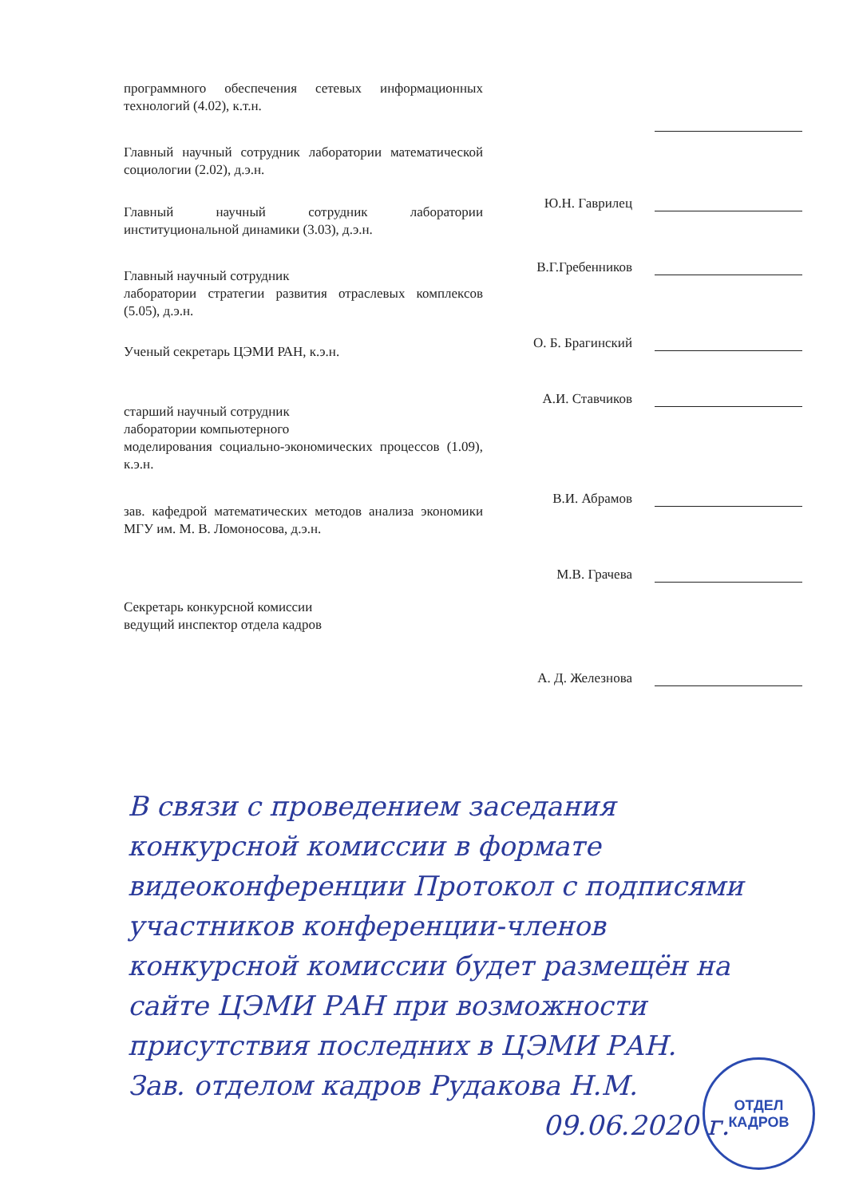программного обеспечения сетевых информационных технологий (4.02), к.т.н.
Главный научный сотрудник лаборатории математической социологии (2.02), д.э.н.
Ю.Н. Гаврилец
Главный научный сотрудник лаборатории институциональной динамики (3.03), д.э.н.
В.Г.Гребенников
Главный научный сотрудник
лаборатории стратегии развития отраслевых комплексов (5.05), д.э.н.
О. Б. Брагинский
Ученый секретарь ЦЭМИ РАН, к.э.н.
А.И. Ставчиков
старший научный сотрудник
лаборатории компьютерного
моделирования социально-экономических процессов (1.09), к.э.н.
В.И. Абрамов
зав. кафедрой математических методов анализа экономики МГУ им. М. В. Ломоносова, д.э.н.
М.В. Грачева
Секретарь конкурсной комиссии
ведущий инспектор отдела кадров
А. Д. Железнова
В связи с проведением заседания конкурсной комиссии в формате видеоконференции Протокол с подписями участников конференции-членов конкурсной комиссии будет размещён на сайте ЦЭМИ РАН при возможности присутствия последних в ЦЭМИ РАН.
Зав. отделом кадров Рудакова Н.М.
09.06.2020 г.
ОТДЕЛ
КАДРОВ